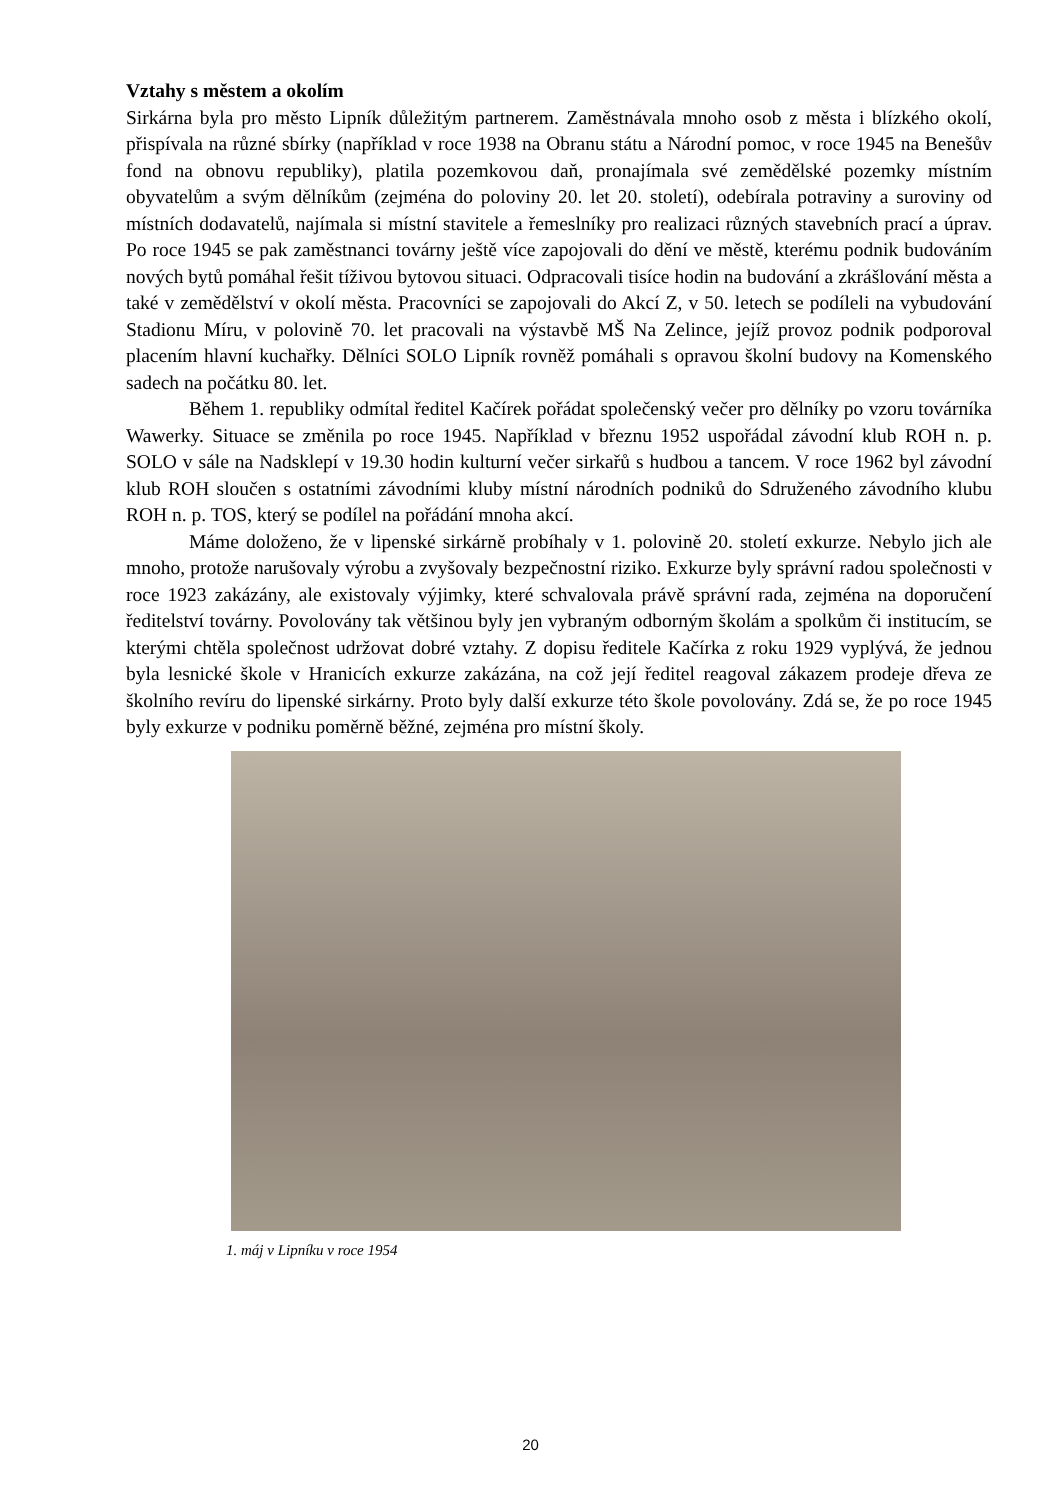Vztahy s městem a okolím
Sirkárna byla pro město Lipník důležitým partnerem. Zaměstnávala mnoho osob z města i blízkého okolí, přispívala na různé sbírky (například v roce 1938 na Obranu státu a Národní pomoc, v roce 1945 na Benešův fond na obnovu republiky), platila pozemkovou daň, pronajímala své zemědělské pozemky místním obyvatelům a svým dělníkům (zejména do poloviny 20. let 20. století), odebírala potraviny a suroviny od místních dodavatelů, najímala si místní stavitele a řemeslníky pro realizaci různých stavebních prací a úprav. Po roce 1945 se pak zaměstnanci továrny ještě více zapojovali do dění ve městě, kterému podnik budováním nových bytů pomáhal řešit tíživou bytovou situaci. Odpracovali tisíce hodin na budování a zkrášlování města a také v zemědělství v okolí města. Pracovníci se zapojovali do Akcí Z, v 50. letech se podíleli na vybudování Stadionu Míru, v polovině 70. let pracovali na výstavbě MŠ Na Zelince, jejíž provoz podnik podporoval placením hlavní kuchařky. Dělníci SOLO Lipník rovněž pomáhali s opravou školní budovy na Komenského sadech na počátku 80. let.
Během 1. republiky odmítal ředitel Kačírek pořádat společenský večer pro dělníky po vzoru továrníka Wawerky. Situace se změnila po roce 1945. Například v březnu 1952 uspořádal závodní klub ROH n. p. SOLO v sále na Nadsklepí v 19.30 hodin kulturní večer sirkařů s hudbou a tancem. V roce 1962 byl závodní klub ROH sloučen s ostatními závodními kluby místní národních podniků do Sdruženého závodního klubu ROH n. p. TOS, který se podílel na pořádání mnoha akcí.
Máme doloženo, že v lipenské sirkárně probíhaly v 1. polovině 20. století exkurze. Nebylo jich ale mnoho, protože narušovaly výrobu a zvyšovaly bezpečnostní riziko. Exkurze byly správní radou společnosti v roce 1923 zakázány, ale existovaly výjimky, které schvalovala právě správní rada, zejména na doporučení ředitelství továrny. Povolovány tak většinou byly jen vybraným odborným školám a spolkům či institucím, se kterými chtěla společnost udržovat dobré vztahy. Z dopisu ředitele Kačírka z roku 1929 vyplývá, že jednou byla lesnické škole v Hranicích exkurze zakázána, na což její ředitel reagoval zákazem prodeje dřeva ze školního revíru do lipenské sirkárny. Proto byly další exkurze této škole povolovány. Zdá se, že po roce 1945 byly exkurze v podniku poměrně běžné, zejména pro místní školy.
1. máj v Lipníku v roce 1954
20